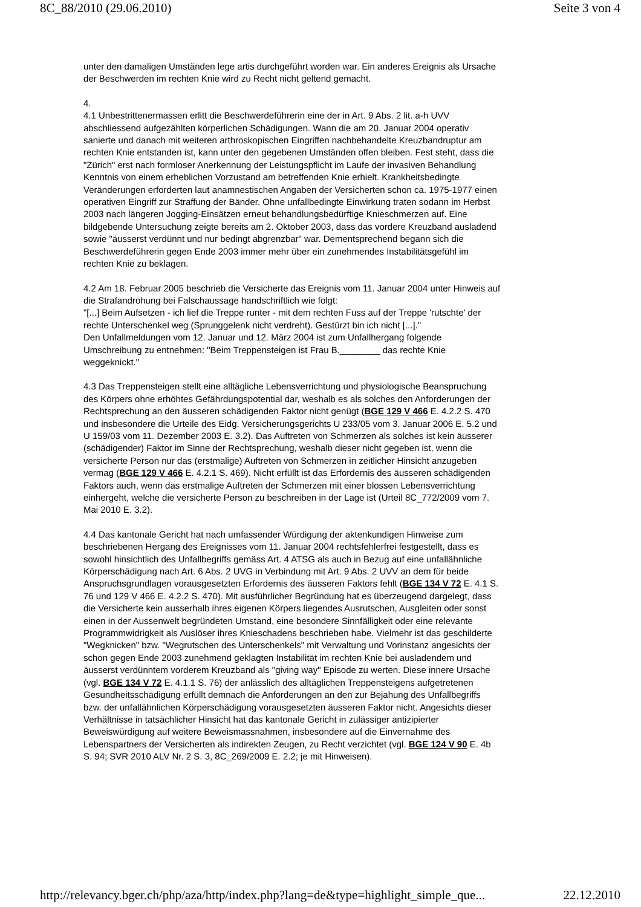8C_88/2010 (29.06.2010) Seite 3 von 4
unter den damaligen Umständen lege artis durchgeführt worden war. Ein anderes Ereignis als Ursache der Beschwerden im rechten Knie wird zu Recht nicht geltend gemacht.
4.
4.1 Unbestrittenermassen erlitt die Beschwerdeführerin eine der in Art. 9 Abs. 2 lit. a-h UVV abschliessend aufgezählten körperlichen Schädigungen. Wann die am 20. Januar 2004 operativ sanierte und danach mit weiteren arthroskopischen Eingriffen nachbehandelte Kreuzbandruptur am rechten Knie entstanden ist, kann unter den gegebenen Umständen offen bleiben. Fest steht, dass die "Zürich" erst nach formloser Anerkennung der Leistungspflicht im Laufe der invasiven Behandlung Kenntnis von einem erheblichen Vorzustand am betreffenden Knie erhielt. Krankheitsbedingte Veränderungen erforderten laut anamnestischen Angaben der Versicherten schon ca. 1975-1977 einen operativen Eingriff zur Straffung der Bänder. Ohne unfallbedingte Einwirkung traten sodann im Herbst 2003 nach längeren Jogging-Einsätzen erneut behandlungsbedürftige Knieschmerzen auf. Eine bildgebende Untersuchung zeigte bereits am 2. Oktober 2003, dass das vordere Kreuzband ausladend sowie "äusserst verdünnt und nur bedingt abgrenzbar" war. Dementsprechend begann sich die Beschwerdeführerin gegen Ende 2003 immer mehr über ein zunehmendes Instabilitätsgefühl im rechten Knie zu beklagen.
4.2 Am 18. Februar 2005 beschrieb die Versicherte das Ereignis vom 11. Januar 2004 unter Hinweis auf die Strafandrohung bei Falschaussage handschriftlich wie folgt:
"[...] Beim Aufsetzen - ich lief die Treppe runter - mit dem rechten Fuss auf der Treppe 'rutschte' der rechte Unterschenkel weg (Sprunggelenk nicht verdreht). Gestürzt bin ich nicht [...]."
Den Unfallmeldungen vom 12. Januar und 12. März 2004 ist zum Unfallhergang folgende Umschreibung zu entnehmen: "Beim Treppensteigen ist Frau B.________ das rechte Knie weggeknickt."
4.3 Das Treppensteigen stellt eine alltägliche Lebensverrichtung und physiologische Beanspruchung des Körpers ohne erhöhtes Gefährdungspotential dar, weshalb es als solches den Anforderungen der Rechtsprechung an den äusseren schädigenden Faktor nicht genügt (BGE 129 V 466 E. 4.2.2 S. 470 und insbesondere die Urteile des Eidg. Versicherungsgerichts U 233/05 vom 3. Januar 2006 E. 5.2 und U 159/03 vom 11. Dezember 2003 E. 3.2). Das Auftreten von Schmerzen als solches ist kein äusserer (schädigender) Faktor im Sinne der Rechtsprechung, weshalb dieser nicht gegeben ist, wenn die versicherte Person nur das (erstmalige) Auftreten von Schmerzen in zeitlicher Hinsicht anzugeben vermag (BGE 129 V 466 E. 4.2.1 S. 469). Nicht erfüllt ist das Erfordernis des äusseren schädigenden Faktors auch, wenn das erstmalige Auftreten der Schmerzen mit einer blossen Lebensverrichtung einhergeht, welche die versicherte Person zu beschreiben in der Lage ist (Urteil 8C_772/2009 vom 7. Mai 2010 E. 3.2).
4.4 Das kantonale Gericht hat nach umfassender Würdigung der aktenkundigen Hinweise zum beschriebenen Hergang des Ereignisses vom 11. Januar 2004 rechtsfehlerfrei festgestellt, dass es sowohl hinsichtlich des Unfallbegriffs gemäss Art. 4 ATSG als auch in Bezug auf eine unfallähnliche Körperschädigung nach Art. 6 Abs. 2 UVG in Verbindung mit Art. 9 Abs. 2 UVV an dem für beide Anspruchsgrundlagen vorausgesetzten Erfordernis des äusseren Faktors fehlt (BGE 134 V 72 E. 4.1 S. 76 und 129 V 466 E. 4.2.2 S. 470). Mit ausführlicher Begründung hat es überzeugend dargelegt, dass die Versicherte kein ausserhalb ihres eigenen Körpers liegendes Ausrutschen, Ausgleiten oder sonst einen in der Aussenwelt begründeten Umstand, eine besondere Sinnfälligkeit oder eine relevante Programmwidrigkeit als Auslöser ihres Knieschadens beschrieben habe. Vielmehr ist das geschilderte "Wegknicken" bzw. "Wegrutschen des Unterschenkels" mit Verwaltung und Vorinstanz angesichts der schon gegen Ende 2003 zunehmend geklagten Instabilität im rechten Knie bei ausladendem und äusserst verdünntem vorderem Kreuzband als "giving way" Episode zu werten. Diese innere Ursache (vgl. BGE 134 V 72 E. 4.1.1 S. 76) der anlässlich des alltäglichen Treppensteigens aufgetretenen Gesundheitsschädigung erfüllt demnach die Anforderungen an den zur Bejahung des Unfallbegriffs bzw. der unfallähnlichen Körperschädigung vorausgesetzten äusseren Faktor nicht. Angesichts dieser Verhältnisse in tatsächlicher Hinsicht hat das kantonale Gericht in zulässiger antizipierter Beweiswürdigung auf weitere Beweismassnahmen, insbesondere auf die Einvernahme des Lebenspartners der Versicherten als indirekten Zeugen, zu Recht verzichtet (vgl. BGE 124 V 90 E. 4b S. 94; SVR 2010 ALV Nr. 2 S. 3, 8C_269/2009 E. 2.2; je mit Hinweisen).
http://relevancy.bger.ch/php/aza/http/index.php?lang=de&type=highlight_simple_que... 22.12.2010